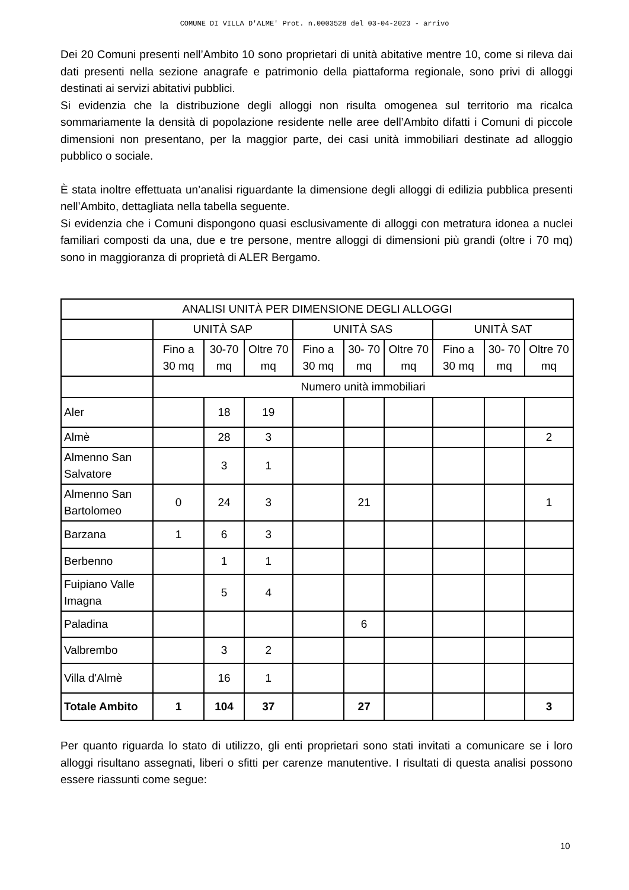COMUNE DI VILLA D'ALME' Prot. n.0003528 del 03-04-2023 - arrivo
Dei 20 Comuni presenti nell’Ambito 10 sono proprietari di unità abitative mentre 10, come si rileva dai dati presenti nella sezione anagrafe e patrimonio della piattaforma regionale, sono privi di alloggi destinati ai servizi abitativi pubblici.
Si evidenzia che la distribuzione degli alloggi non risulta omogenea sul territorio ma ricalca sommariamente la densità di popolazione residente nelle aree dell’Ambito difatti i Comuni di piccole dimensioni non presentano, per la maggior parte, dei casi unità immobiliari destinate ad alloggio pubblico o sociale.
È stata inoltre effettuata un’analisi riguardante la dimensione degli alloggi di edilizia pubblica presenti nell’Ambito, dettagliata nella tabella seguente.
Si evidenzia che i Comuni dispongono quasi esclusivamente di alloggi con metratura idonea a nuclei familiari composti da una, due e tre persone, mentre alloggi di dimensioni più grandi (oltre i 70 mq) sono in maggioranza di proprietà di ALER Bergamo.
| ANALISI UNITÀ PER DIMENSIONE DEGLI ALLOGGI | | | | | | | | | |
| | UNITÀ SAP | | | UNITÀ SAS | | | UNITÀ SAT | | |
| | Fino a 30 mq | 30-70 mq | Oltre 70 mq | Fino a 30 mq | 30- 70 mq | Oltre 70 mq | Fino a 30 mq | 30- 70 mq | Oltre 70 mq |
| | Numero unità immobiliari | | | | | | | | |
| Aler | | 18 | 19 | | | | | | |
| Almè | | 28 | 3 | | | | | | 2 |
| Almenno San Salvatore | | 3 | 1 | | | | | | |
| Almenno San Bartolomeo | 0 | 24 | 3 | | 21 | | | | 1 |
| Barzana | 1 | 6 | 3 | | | | | | |
| Berbenno | | 1 | 1 | | | | | | |
| Fuipiano Valle Imagna | | 5 | 4 | | | | | | |
| Paladina | | | | | 6 | | | | |
| Valbrembo | | 3 | 2 | | | | | | |
| Villa d'Almè | | 16 | 1 | | | | | | |
| Totale Ambito | 1 | 104 | 37 | | 27 | | | | 3 |
Per quanto riguarda lo stato di utilizzo, gli enti proprietari sono stati invitati a comunicare se i loro alloggi risultano assegnati, liberi o sfitti per carenze manutentive. I risultati di questa analisi possono essere riassunti come segue:
10